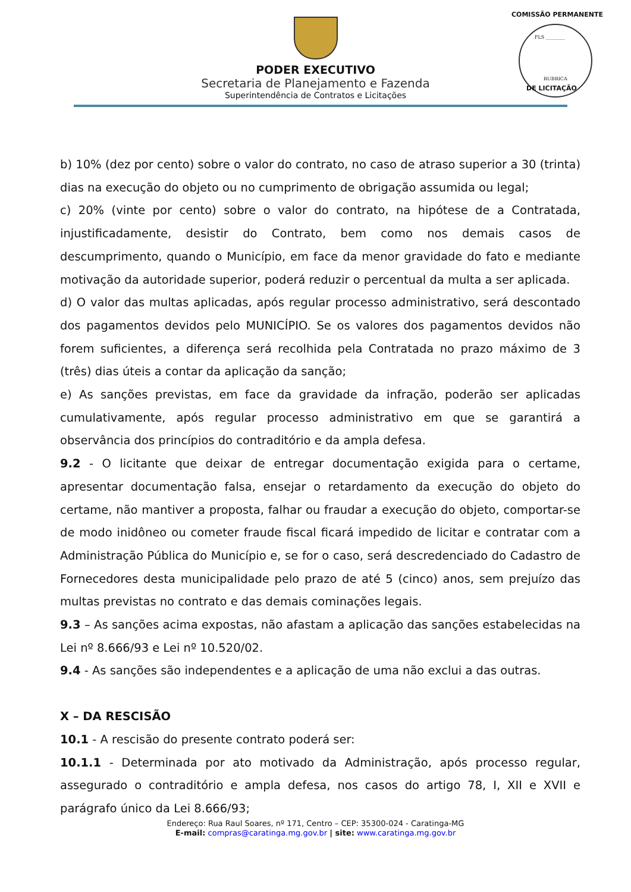PODER EXECUTIVO
Secretaria de Planejamento e Fazenda
Superintendência de Contratos e Licitações
COMISSÃO PERMANENTE
FLS ________
RUBRICA
DE LICITAÇÃO
b) 10% (dez por cento) sobre o valor do contrato, no caso de atraso superior a 30 (trinta) dias na execução do objeto ou no cumprimento de obrigação assumida ou legal;
c) 20% (vinte por cento) sobre o valor do contrato, na hipótese de a Contratada, injustificadamente, desistir do Contrato, bem como nos demais casos de descumprimento, quando o Município, em face da menor gravidade do fato e mediante motivação da autoridade superior, poderá reduzir o percentual da multa a ser aplicada.
d) O valor das multas aplicadas, após regular processo administrativo, será descontado dos pagamentos devidos pelo MUNICÍPIO. Se os valores dos pagamentos devidos não forem suficientes, a diferença será recolhida pela Contratada no prazo máximo de 3 (três) dias úteis a contar da aplicação da sanção;
e) As sanções previstas, em face da gravidade da infração, poderão ser aplicadas cumulativamente, após regular processo administrativo em que se garantirá a observância dos princípios do contraditório e da ampla defesa.
9.2 - O licitante que deixar de entregar documentação exigida para o certame, apresentar documentação falsa, ensejar o retardamento da execução do objeto do certame, não mantiver a proposta, falhar ou fraudar a execução do objeto, comportar-se de modo inidôneo ou cometer fraude fiscal ficará impedido de licitar e contratar com a Administração Pública do Município e, se for o caso, será descredenciado do Cadastro de Fornecedores desta municipalidade pelo prazo de até 5 (cinco) anos, sem prejuízo das multas previstas no contrato e das demais cominações legais.
9.3 – As sanções acima expostas, não afastam a aplicação das sanções estabelecidas na Lei nº 8.666/93 e Lei nº 10.520/02.
9.4 - As sanções são independentes e a aplicação de uma não exclui a das outras.
X – DA RESCISÃO
10.1 - A rescisão do presente contrato poderá ser:
10.1.1 - Determinada por ato motivado da Administração, após processo regular, assegurado o contraditório e ampla defesa, nos casos do artigo 78, I, XII e XVII e parágrafo único da Lei 8.666/93;
Endereço: Rua Raul Soares, nº 171, Centro – CEP: 35300-024 - Caratinga-MG
E-mail: compras@caratinga.mg.gov.br | site: www.caratinga.mg.gov.br